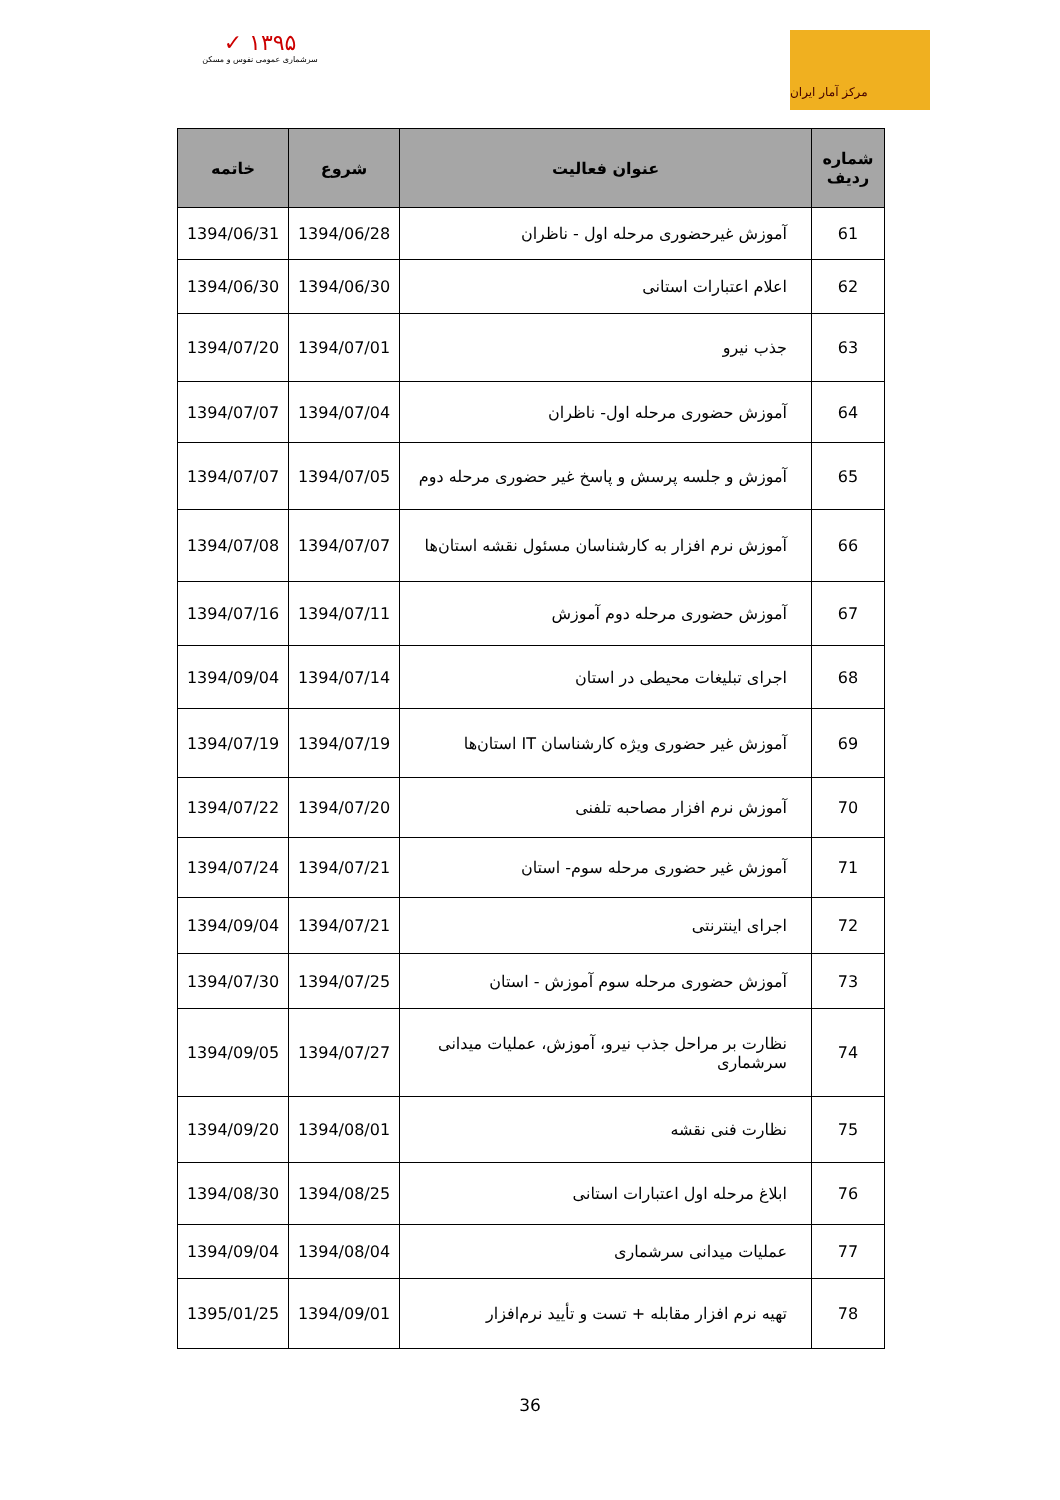✓ ۱۳۹۵
سرشماری عمومی نفوس و مسکن
مرکز آمار ایران
| شماره ردیف | عنوان فعالیت | شروع | خاتمه |
| --- | --- | --- | --- |
| 61 | آموزش غیرحضوری مرحله اول - ناظران | 1394/06/28 | 1394/06/31 |
| 62 | اعلام اعتبارات استانی | 1394/06/30 | 1394/06/30 |
| 63 | جذب نیرو | 1394/07/01 | 1394/07/20 |
| 64 | آموزش حضوری مرحله اول- ناظران | 1394/07/04 | 1394/07/07 |
| 65 | آموزش و جلسه پرسش و پاسخ غیر حضوری مرحله دوم | 1394/07/05 | 1394/07/07 |
| 66 | آموزش نرم افزار به کارشناسان مسئول نقشه استان‌ها | 1394/07/07 | 1394/07/08 |
| 67 | آموزش حضوری مرحله دوم آموزش | 1394/07/11 | 1394/07/16 |
| 68 | اجرای تبلیغات محیطی در استان | 1394/07/14 | 1394/09/04 |
| 69 | آموزش غیر حضوری ویژه کارشناسان IT استان‌ها | 1394/07/19 | 1394/07/19 |
| 70 | آموزش نرم افزار مصاحبه تلفنی | 1394/07/20 | 1394/07/22 |
| 71 | آموزش غیر حضوری مرحله سوم- استان | 1394/07/21 | 1394/07/24 |
| 72 | اجرای اینترنتی | 1394/07/21 | 1394/09/04 |
| 73 | آموزش حضوری مرحله سوم آموزش - استان | 1394/07/25 | 1394/07/30 |
| 74 | نظارت بر مراحل جذب نیرو، آموزش، عملیات میدانی سرشماری | 1394/07/27 | 1394/09/05 |
| 75 | نظارت فنی نقشه | 1394/08/01 | 1394/09/20 |
| 76 | ابلاغ مرحله اول اعتبارات استانی | 1394/08/25 | 1394/08/30 |
| 77 | عملیات میدانی سرشماری | 1394/08/04 | 1394/09/04 |
| 78 | تهیه نرم افزار مقابله + تست و تأیید نرم‌افزار | 1394/09/01 | 1395/01/25 |
36